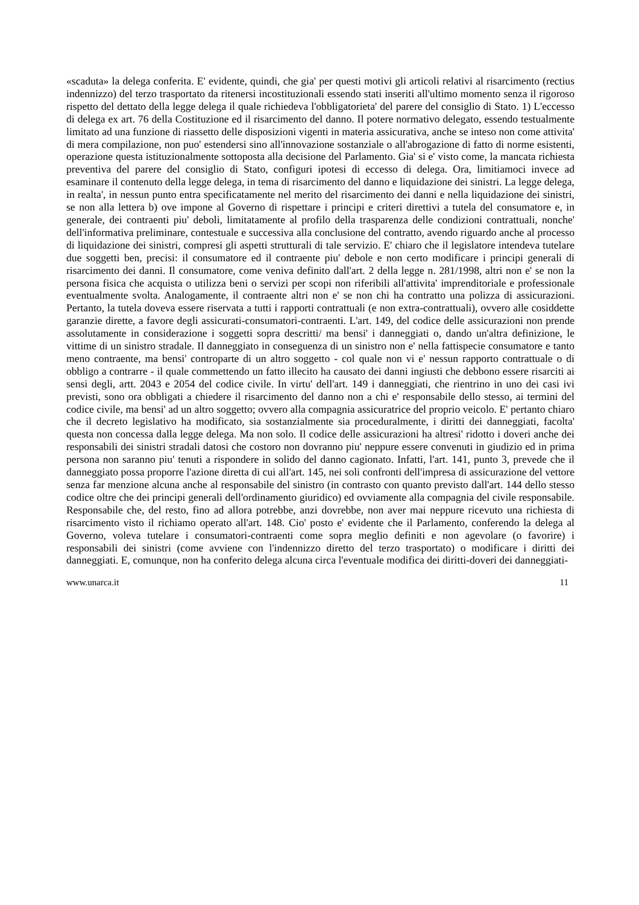«scaduta» la delega conferita. E' evidente, quindi, che gia' per questi motivi gli articoli relativi al risarcimento (rectius indennizzo) del terzo trasportato da ritenersi incostituzionali essendo stati inseriti all'ultimo momento senza il rigoroso rispetto del dettato della legge delega il quale richiedeva l'obbligatorieta' del parere del consiglio di Stato. 1) L'eccesso di delega ex art. 76 della Costituzione ed il risarcimento del danno. Il potere normativo delegato, essendo testualmente limitato ad una funzione di riassetto delle disposizioni vigenti in materia assicurativa, anche se inteso non come attivita' di mera compilazione, non puo' estendersi sino all'innovazione sostanziale o all'abrogazione di fatto di norme esistenti, operazione questa istituzionalmente sottoposta alla decisione del Parlamento. Gia' si e' visto come, la mancata richiesta preventiva del parere del consiglio di Stato, configuri ipotesi di eccesso di delega. Ora, limitiamoci invece ad esaminare il contenuto della legge delega, in tema di risarcimento del danno e liquidazione dei sinistri. La legge delega, in realta', in nessun punto entra specificatamente nel merito del risarcimento dei danni e nella liquidazione dei sinistri, se non alla lettera b) ove impone al Governo di rispettare i principi e criteri direttivi a tutela del consumatore e, in generale, dei contraenti piu' deboli, limitatamente al profilo della trasparenza delle condizioni contrattuali, nonche' dell'informativa preliminare, contestuale e successiva alla conclusione del contratto, avendo riguardo anche al processo di liquidazione dei sinistri, compresi gli aspetti strutturali di tale servizio. E' chiaro che il legislatore intendeva tutelare due soggetti ben, precisi: il consumatore ed il contraente piu' debole e non certo modificare i principi generali di risarcimento dei danni. Il consumatore, come veniva definito dall'art. 2 della legge n. 281/1998, altri non e' se non la persona fisica che acquista o utilizza beni o servizi per scopi non riferibili all'attivita' imprenditoriale e professionale eventualmente svolta. Analogamente, il contraente altri non e' se non chi ha contratto una polizza di assicurazioni. Pertanto, la tutela doveva essere riservata a tutti i rapporti contrattuali (e non extra-contrattuali), ovvero alle cosiddette garanzie dirette, a favore degli assicurati-consumatori-contraenti. L'art. 149, del codice delle assicurazioni non prende assolutamente in considerazione i soggetti sopra descritti/ ma bensi' i danneggiati o, dando un'altra definizione, le vittime di un sinistro stradale. Il danneggiato in conseguenza di un sinistro non e' nella fattispecie consumatore e tanto meno contraente, ma bensi' controparte di un altro soggetto - col quale non vi e' nessun rapporto contrattuale o di obbligo a contrarre - il quale commettendo un fatto illecito ha causato dei danni ingiusti che debbono essere risarciti ai sensi degli, artt. 2043 e 2054 del codice civile. In virtu' dell'art. 149 i danneggiati, che rientrino in uno dei casi ivi previsti, sono ora obbligati a chiedere il risarcimento del danno non a chi e' responsabile dello stesso, ai termini del codice civile, ma bensi' ad un altro soggetto; ovvero alla compagnia assicuratrice del proprio veicolo. E' pertanto chiaro che il decreto legislativo ha modificato, sia sostanzialmente sia proceduralmente, i diritti dei danneggiati, facolta' questa non concessa dalla legge delega. Ma non solo. Il codice delle assicurazioni ha altresi' ridotto i doveri anche dei responsabili dei sinistri stradali datosi che costoro non dovranno piu' neppure essere convenuti in giudizio ed in prima persona non saranno piu' tenuti a rispondere in solido del danno cagionato. Infatti, l'art. 141, punto 3, prevede che il danneggiato possa proporre l'azione diretta di cui all'art. 145, nei soli confronti dell'impresa di assicurazione del vettore senza far menzione alcuna anche al responsabile del sinistro (in contrasto con quanto previsto dall'art. 144 dello stesso codice oltre che dei principi generali dell'ordinamento giuridico) ed ovviamente alla compagnia del civile responsabile. Responsabile che, del resto, fino ad allora potrebbe, anzi dovrebbe, non aver mai neppure ricevuto una richiesta di risarcimento visto il richiamo operato all'art. 148. Cio' posto e' evidente che il Parlamento, conferendo la delega al Governo, voleva tutelare i consumatori-contraenti come sopra meglio definiti e non agevolare (o favorire) i responsabili dei sinistri (come avviene con l'indennizzo diretto del terzo trasportato) o modificare i diritti dei danneggiati. E, comunque, non ha conferito delega alcuna circa l'eventuale modifica dei diritti-doveri dei danneggiati-
www.unarca.it 11